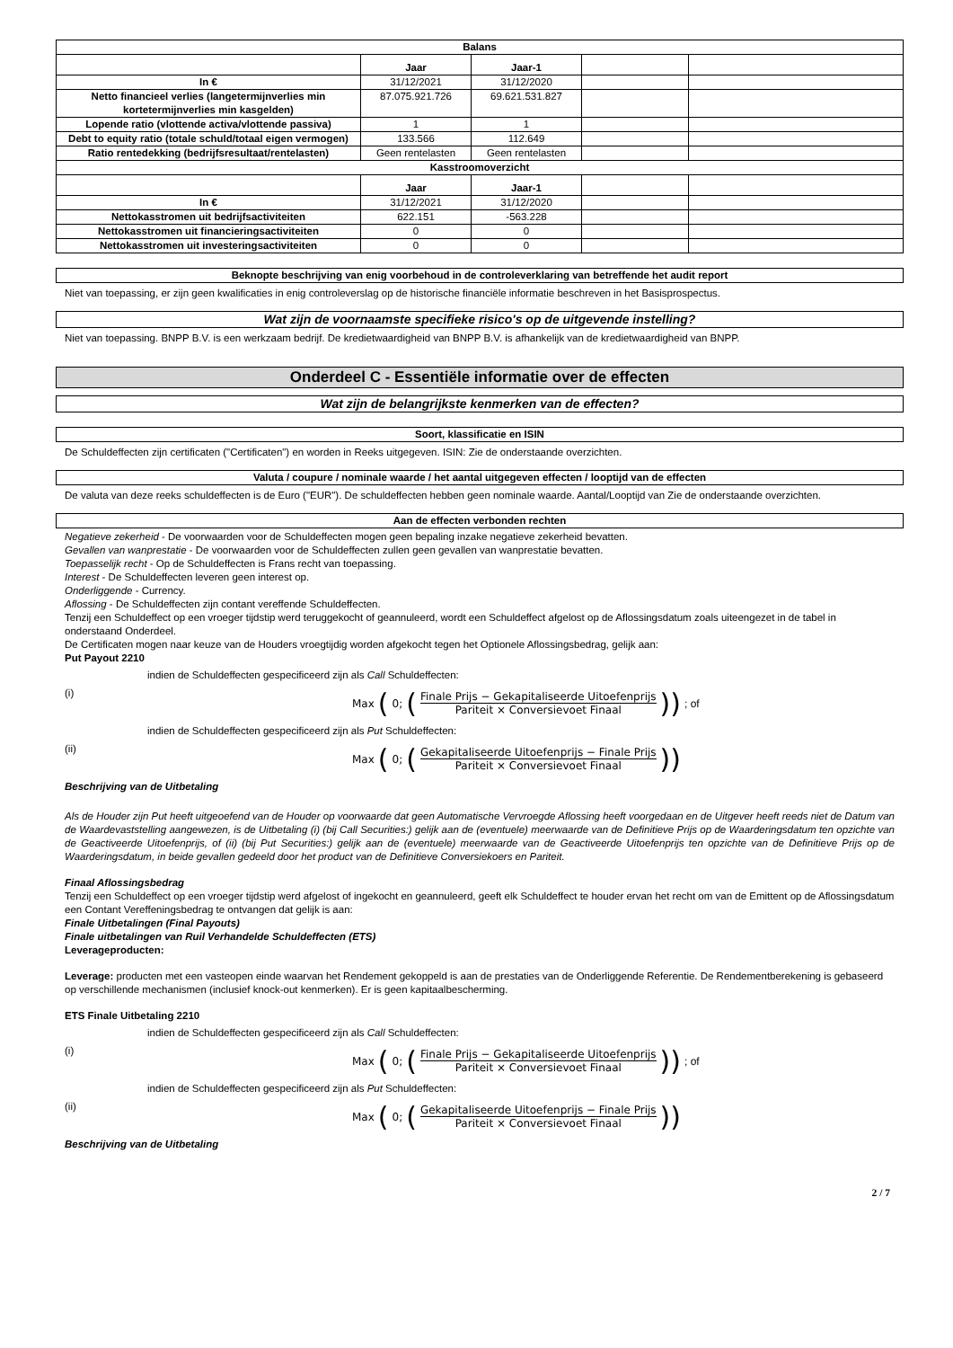| Balans | | | | |
| --- | --- | --- | --- | --- |
| | Jaar | Jaar-1 | | |
| In € | 31/12/2021 | 31/12/2020 | | |
| Netto financieel verlies (langetermijnverlies min kortetermijnverlies min kasgelden) | 87.075.921.726 | 69.621.531.827 | | |
| Lopende ratio (vlottende activa/vlottende passiva) | 1 | 1 | | |
| Debt to equity ratio (totale schuld/totaal eigen vermogen) | 133.566 | 112.649 | | |
| Ratio rentedekking (bedrijfsresultaat/rentelasten) | Geen rentelasten | Geen rentelasten | | |
| Kasstroomoverzicht | | | | |
| | Jaar | Jaar-1 | | |
| In € | 31/12/2021 | 31/12/2020 | | |
| Nettokasstromen uit bedrijfsactiviteiten | 622.151 | -563.228 | | |
| Nettokasstromen uit financieringsactiviteiten | 0 | 0 | | |
| Nettokasstromen uit investeringsactiviteiten | 0 | 0 | | |
Beknopte beschrijving van enig voorbehoud in de controleverklaring van betreffende het audit report
Niet van toepassing, er zijn geen kwalificaties in enig controleverslag op de historische financiële informatie beschreven in het Basisprospectus.
Wat zijn de voornaamste specifieke risico's op de uitgevende instelling?
Niet van toepassing. BNPP B.V. is een werkzaam bedrijf. De kredietwaardigheid van BNPP B.V. is afhankelijk van de kredietwaardigheid van BNPP.
Onderdeel C - Essentiële informatie over de effecten
Wat zijn de belangrijkste kenmerken van de effecten?
Soort, klassificatie en ISIN
De Schuldeffecten zijn certificaten ("Certificaten") en worden in Reeks uitgegeven. ISIN: Zie de onderstaande overzichten.
Valuta / coupure / nominale waarde / het aantal uitgegeven effecten / looptijd van de effecten
De valuta van deze reeks schuldeffecten is de Euro ("EUR"). De schuldeffecten hebben geen nominale waarde. Aantal/Looptijd van Zie de onderstaande overzichten.
Aan de effecten verbonden rechten
Negatieve zekerheid - De voorwaarden voor de Schuldeffecten mogen geen bepaling inzake negatieve zekerheid bevatten.
Gevallen van wanprestatie - De voorwaarden voor de Schuldeffecten zullen geen gevallen van wanprestatie bevatten.
Toepasselijk recht - Op de Schuldeffecten is Frans recht van toepassing.
Interest - De Schuldeffecten leveren geen interest op.
Onderliggende - Currency.
Aflossing - De Schuldeffecten zijn contant vereffende Schuldeffecten.
Tenzij een Schuldeffect op een vroeger tijdstip werd teruggekocht of geannuleerd, wordt een Schuldeffect afgelost op de Aflossingsdatum zoals uiteengezet in de tabel in onderstaand Onderdeel.
De Certificaten mogen naar keuze van de Houders vroegtijdig worden afgekocht tegen het Optionele Aflossingsbedrag, gelijk aan:
Put Payout 2210
indien de Schuldeffecten gespecificeerd zijn als Call Schuldeffecten:
(i) Max (0; (Finale Prijs − Gekapitaliseerde Uitoefenprijs Pariteit × Conversievoet Finaal)); of
indien de Schuldeffecten gespecificeerd zijn als Put Schuldeffecten:
(ii) Max (0; (Gekapitaliseerde Uitoefenprijs − Finale Prijs Pariteit × Conversievoet Finaal))
Beschrijving van de Uitbetaling
Als de Houder zijn Put heeft uitgeoefend van de Houder op voorwaarde dat geen Automatische Vervroegde Aflossing heeft voorgedaan en de Uitgever heeft reeds niet de Datum van de Waardevaststelling aangewezen, is de Uitbetaling (i) (bij Call Securities:) gelijk aan de (eventuele) meerwaarde van de Definitieve Prijs op de Waarderingsdatum ten opzichte van de Geactiveerde Uitoefenprijs, of (ii) (bij Put Securities:) gelijk aan de (eventuele) meerwaarde van de Geactiveerde Uitoefenprijs ten opzichte van de Definitieve Prijs op de Waarderingsdatum, in beide gevallen gedeeld door het product van de Definitieve Conversiekoers en Pariteit.
Finaal Aflossingsbedrag
Tenzij een Schuldeffect op een vroeger tijdstip werd afgelost of ingekocht en geannuleerd, geeft elk Schuldeffect te houder ervan het recht om van de Emittent op de Aflossingsdatum een Contant Vereffeningsbedrag te ontvangen dat gelijk is aan:
Finale Uitbetalingen (Final Payouts)
Finale uitbetalingen van Ruil Verhandelde Schuldeffecten (ETS)
Leverageproducten:
Leverage: producten met een vasteopen einde waarvan het Rendement gekoppeld is aan de prestaties van de Onderliggende Referentie. De Rendementberekening is gebaseerd op verschillende mechanismen (inclusief knock-out kenmerken). Er is geen kapitaalbescherming.
ETS Finale Uitbetaling 2210
indien de Schuldeffecten gespecificeerd zijn als Call Schuldeffecten:
(i) Max (0; (Finale Prijs − Gekapitaliseerde Uitoefenprijs Pariteit × Conversievoet Finaal)); of
indien de Schuldeffecten gespecificeerd zijn als Put Schuldeffecten:
(ii) Max (0; (Gekapitaliseerde Uitoefenprijs − Finale Prijs Pariteit × Conversievoet Finaal))
Beschrijving van de Uitbetaling
2 / 7